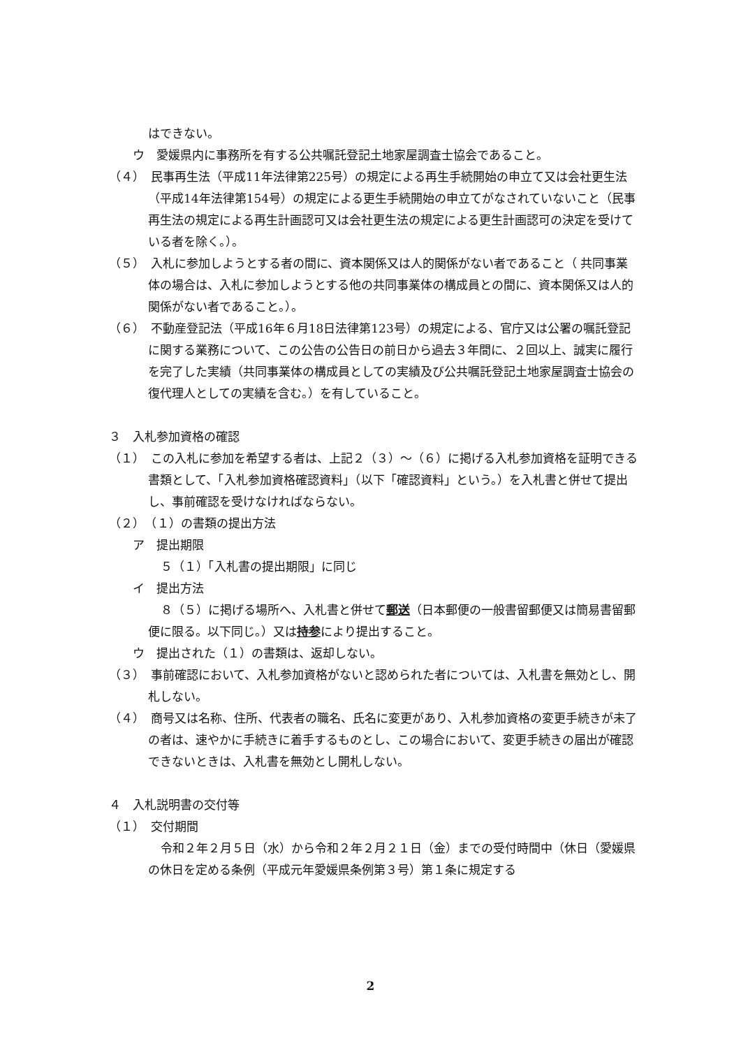はできない。
ウ　愛媛県内に事務所を有する公共嘱託登記土地家屋調査士協会であること。
（４）　民事再生法（平成11年法律第225号）の規定による再生手続開始の申立て又は会社更生法（平成14年法律第154号）の規定による更生手続開始の申立てがなされていないこと（民事再生法の規定による再生計画認可又は会社更生法の規定による更生計画認可の決定を受けている者を除く。）。
（５）　入札に参加しようとする者の間に、資本関係又は人的関係がない者であること（ 共同事業体の場合は、入札に参加しようとする他の共同事業体の構成員との間に、資本関係又は人的関係がない者であること。）。
（６）　不動産登記法（平成16年６月18日法律第123号）の規定による、官庁又は公署の嘱託登記に関する業務について、この公告の公告日の前日から過去３年間に、２回以上、誠実に履行を完了した実績（共同事業体の構成員としての実績及び公共嘱託登記土地家屋調査士協会の復代理人としての実績を含む。）を有していること。
３　入札参加資格の確認
（１）　この入札に参加を希望する者は、上記２（３）～（６）に掲げる入札参加資格を証明できる書類として、「入札参加資格確認資料」（以下「確認資料」という。）を入札書と併せて提出し、事前確認を受けなければならない。
（２）　（１）の書類の提出方法
ア　提出期限
５（１）「入札書の提出期限」に同じ
イ　提出方法
８（５）に掲げる場所へ、入札書と併せて郵送（日本郵便の一般書留郵便又は簡易書留郵便に限る。以下同じ。）又は持参により提出すること。
ウ　提出された（１）の書類は、返却しない。
（３）　事前確認において、入札参加資格がないと認められた者については、入札書を無効とし、開札しない。
（４）　商号又は名称、住所、代表者の職名、氏名に変更があり、入札参加資格の変更手続きが未了の者は、速やかに手続きに着手するものとし、この場合において、変更手続きの届出が確認できないときは、入札書を無効とし開札しない。
４　入札説明書の交付等
（１）　交付期間
令和２年２月５日（水）から令和２年２月２１日（金）までの受付時間中（休日（愛媛県の休日を定める条例（平成元年愛媛県条例第３号）第１条に規定する
2